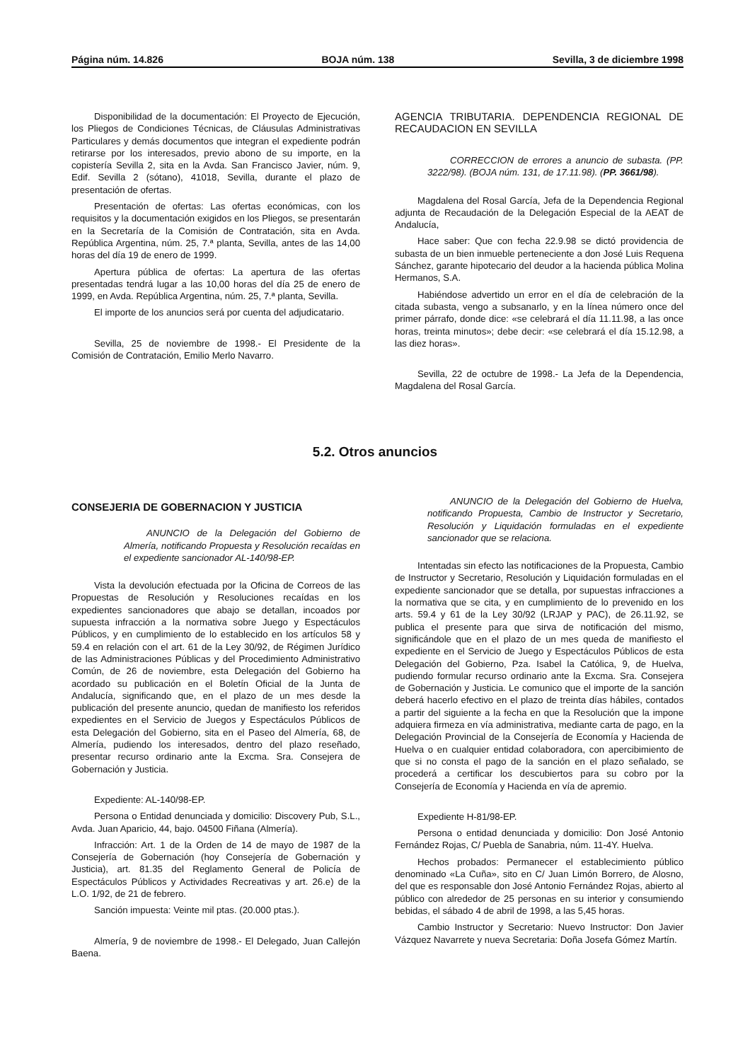Página núm. 14.826 BOJA núm. 138 Sevilla, 3 de diciembre 1998
Disponibilidad de la documentación: El Proyecto de Ejecución, los Pliegos de Condiciones Técnicas, de Cláusulas Administrativas Particulares y demás documentos que integran el expediente podrán retirarse por los interesados, previo abono de su importe, en la copistería Sevilla 2, sita en la Avda. San Francisco Javier, núm. 9, Edif. Sevilla 2 (sótano), 41018, Sevilla, durante el plazo de presentación de ofertas.
Presentación de ofertas: Las ofertas económicas, con los requisitos y la documentación exigidos en los Pliegos, se presentarán en la Secretaría de la Comisión de Contratación, sita en Avda. República Argentina, núm. 25, 7.ª planta, Sevilla, antes de las 14,00 horas del día 19 de enero de 1999.
Apertura pública de ofertas: La apertura de las ofertas presentadas tendrá lugar a las 10,00 horas del día 25 de enero de 1999, en Avda. República Argentina, núm. 25, 7.ª planta, Sevilla.
El importe de los anuncios será por cuenta del adjudicatario.
Sevilla, 25 de noviembre de 1998.- El Presidente de la Comisión de Contratación, Emilio Merlo Navarro.
AGENCIA TRIBUTARIA. DEPENDENCIA REGIONAL DE RECAUDACION EN SEVILLA
CORRECCION de errores a anuncio de subasta. (PP. 3222/98). (BOJA núm. 131, de 17.11.98). (PP. 3661/98).
Magdalena del Rosal García, Jefa de la Dependencia Regional adjunta de Recaudación de la Delegación Especial de la AEAT de Andalucía,
Hace saber: Que con fecha 22.9.98 se dictó providencia de subasta de un bien inmueble perteneciente a don José Luis Requena Sánchez, garante hipotecario del deudor a la hacienda pública Molina Hermanos, S.A.
Habiéndose advertido un error en el día de celebración de la citada subasta, vengo a subsanarlo, y en la línea número once del primer párrafo, donde dice: «se celebrará el día 11.11.98, a las once horas, treinta minutos»; debe decir: «se celebrará el día 15.12.98, a las diez horas».
Sevilla, 22 de octubre de 1998.- La Jefa de la Dependencia, Magdalena del Rosal García.
5.2. Otros anuncios
CONSEJERIA DE GOBERNACION Y JUSTICIA
ANUNCIO de la Delegación del Gobierno de Almería, notificando Propuesta y Resolución recaídas en el expediente sancionador AL-140/98-EP.
Vista la devolución efectuada por la Oficina de Correos de las Propuestas de Resolución y Resoluciones recaídas en los expedientes sancionadores que abajo se detallan, incoados por supuesta infracción a la normativa sobre Juego y Espectáculos Públicos, y en cumplimiento de lo establecido en los artículos 58 y 59.4 en relación con el art. 61 de la Ley 30/92, de Régimen Jurídico de las Administraciones Públicas y del Procedimiento Administrativo Común, de 26 de noviembre, esta Delegación del Gobierno ha acordado su publicación en el Boletín Oficial de la Junta de Andalucía, significando que, en el plazo de un mes desde la publicación del presente anuncio, quedan de manifiesto los referidos expedientes en el Servicio de Juegos y Espectáculos Públicos de esta Delegación del Gobierno, sita en el Paseo del Almería, 68, de Almería, pudiendo los interesados, dentro del plazo reseñado, presentar recurso ordinario ante la Excma. Sra. Consejera de Gobernación y Justicia.
Expediente: AL-140/98-EP.
Persona o Entidad denunciada y domicilio: Discovery Pub, S.L., Avda. Juan Aparicio, 44, bajo. 04500 Fiñana (Almería).
Infracción: Art. 1 de la Orden de 14 de mayo de 1987 de la Consejería de Gobernación (hoy Consejería de Gobernación y Justicia), art. 81.35 del Reglamento General de Policía de Espectáculos Públicos y Actividades Recreativas y art. 26.e) de la L.O. 1/92, de 21 de febrero.
Sanción impuesta: Veinte mil ptas. (20.000 ptas.).
Almería, 9 de noviembre de 1998.- El Delegado, Juan Callejón Baena.
ANUNCIO de la Delegación del Gobierno de Huelva, notificando Propuesta, Cambio de Instructor y Secretario, Resolución y Liquidación formuladas en el expediente sancionador que se relaciona.
Intentadas sin efecto las notificaciones de la Propuesta, Cambio de Instructor y Secretario, Resolución y Liquidación formuladas en el expediente sancionador que se detalla, por supuestas infracciones a la normativa que se cita, y en cumplimiento de lo prevenido en los arts. 59.4 y 61 de la Ley 30/92 (LRJAP y PAC), de 26.11.92, se publica el presente para que sirva de notificación del mismo, significándole que en el plazo de un mes queda de manifiesto el expediente en el Servicio de Juego y Espectáculos Públicos de esta Delegación del Gobierno, Pza. Isabel la Católica, 9, de Huelva, pudiendo formular recurso ordinario ante la Excma. Sra. Consejera de Gobernación y Justicia. Le comunico que el importe de la sanción deberá hacerlo efectivo en el plazo de treinta días hábiles, contados a partir del siguiente a la fecha en que la Resolución que la impone adquiera firmeza en vía administrativa, mediante carta de pago, en la Delegación Provincial de la Consejería de Economía y Hacienda de Huelva o en cualquier entidad colaboradora, con apercibimiento de que si no consta el pago de la sanción en el plazo señalado, se procederá a certificar los descubiertos para su cobro por la Consejería de Economía y Hacienda en vía de apremio.
Expediente H-81/98-EP.
Persona o entidad denunciada y domicilio: Don José Antonio Fernández Rojas, C/ Puebla de Sanabria, núm. 11-4Y. Huelva.
Hechos probados: Permanecer el establecimiento público denominado «La Cuña», sito en C/ Juan Limón Borrero, de Alosno, del que es responsable don José Antonio Fernández Rojas, abierto al público con alrededor de 25 personas en su interior y consumiendo bebidas, el sábado 4 de abril de 1998, a las 5,45 horas.
Cambio Instructor y Secretario: Nuevo Instructor: Don Javier Vázquez Navarrete y nueva Secretaria: Doña Josefa Gómez Martín.